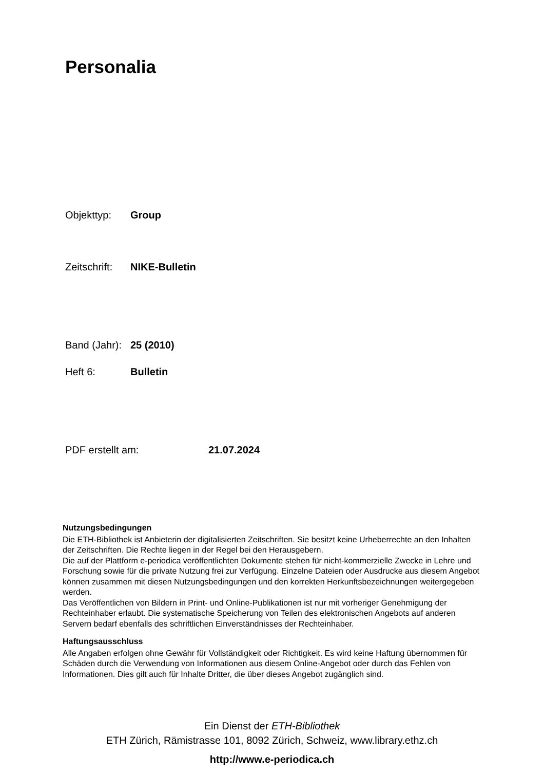Personalia
Objekttyp: Group
Zeitschrift: NIKE-Bulletin
Band (Jahr): 25 (2010)
Heft 6: Bulletin
PDF erstellt am: 21.07.2024
Nutzungsbedingungen
Die ETH-Bibliothek ist Anbieterin der digitalisierten Zeitschriften. Sie besitzt keine Urheberrechte an den Inhalten der Zeitschriften. Die Rechte liegen in der Regel bei den Herausgebern.
Die auf der Plattform e-periodica veröffentlichten Dokumente stehen für nicht-kommerzielle Zwecke in Lehre und Forschung sowie für die private Nutzung frei zur Verfügung. Einzelne Dateien oder Ausdrucke aus diesem Angebot können zusammen mit diesen Nutzungsbedingungen und den korrekten Herkunftsbezeichnungen weitergegeben werden.
Das Veröffentlichen von Bildern in Print- und Online-Publikationen ist nur mit vorheriger Genehmigung der Rechteinhaber erlaubt. Die systematische Speicherung von Teilen des elektronischen Angebots auf anderen Servern bedarf ebenfalls des schriftlichen Einverständnisses der Rechteinhaber.
Haftungsausschluss
Alle Angaben erfolgen ohne Gewähr für Vollständigkeit oder Richtigkeit. Es wird keine Haftung übernommen für Schäden durch die Verwendung von Informationen aus diesem Online-Angebot oder durch das Fehlen von Informationen. Dies gilt auch für Inhalte Dritter, die über dieses Angebot zugänglich sind.
Ein Dienst der ETH-Bibliothek
ETH Zürich, Rämistrasse 101, 8092 Zürich, Schweiz, www.library.ethz.ch
http://www.e-periodica.ch